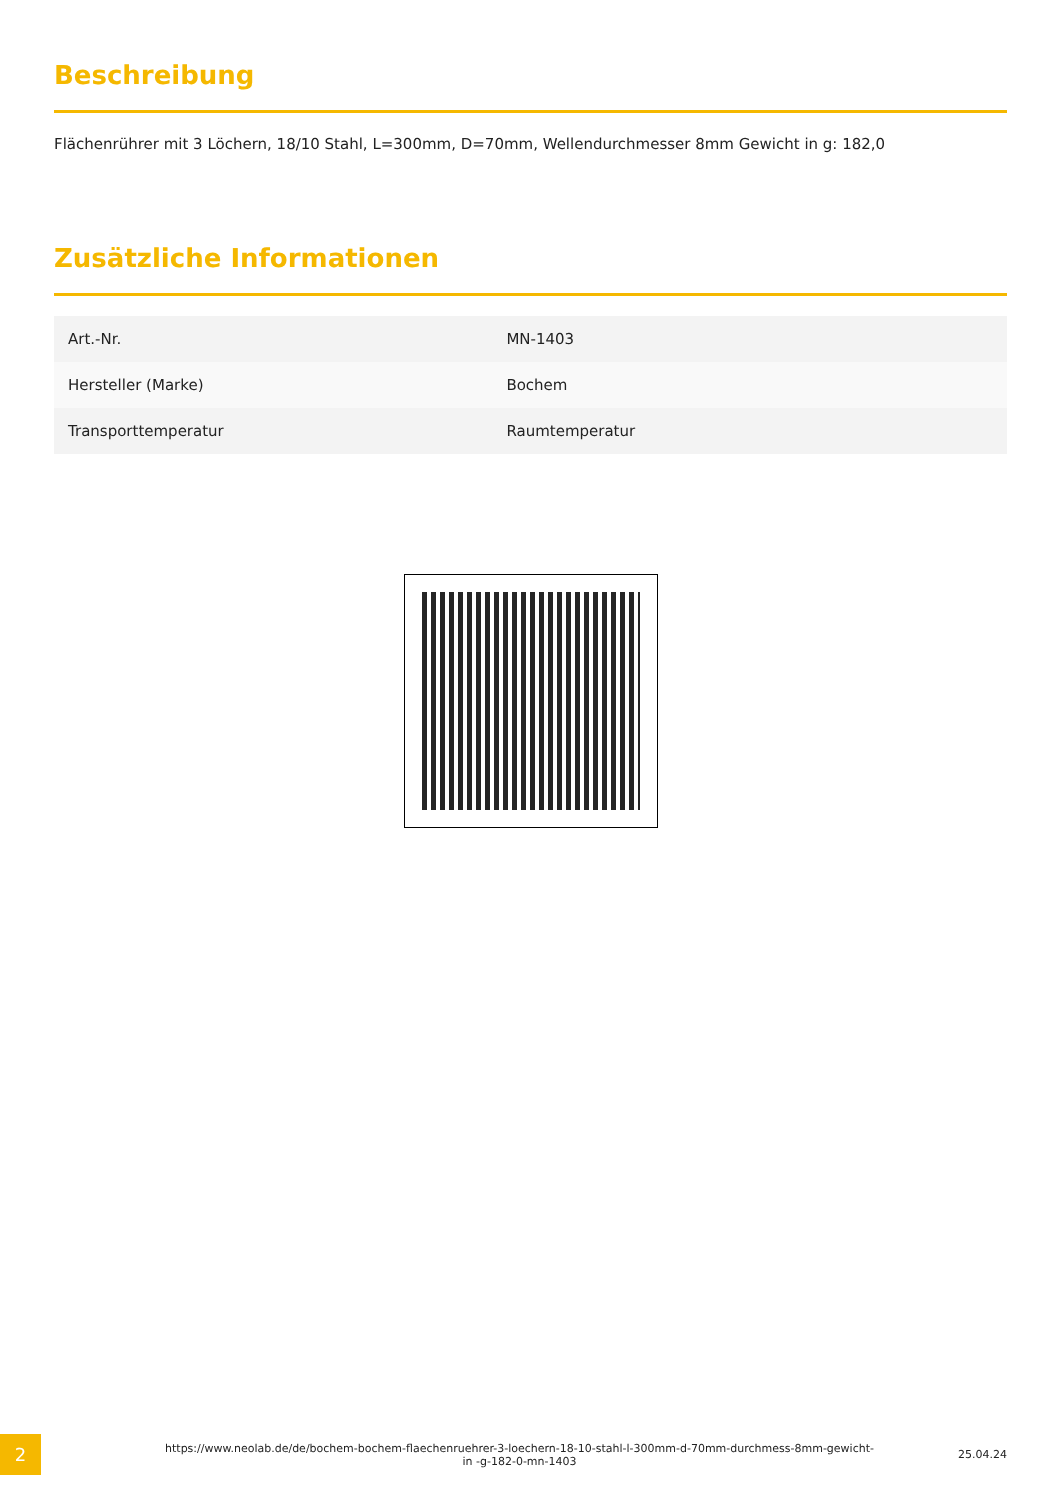Beschreibung
Flächenrührer mit 3 Löchern, 18/10 Stahl, L=300mm, D=70mm, Wellendurchmesser 8mm Gewicht in g: 182,0
Zusätzliche Informationen
| Art.-Nr. | MN-1403 |
| Hersteller (Marke) | Bochem |
| Transporttemperatur | Raumtemperatur |
2
https://www.neolab.de/de/bochem-bochem-flaechenruehrer-3-loechern-18-10-stahl-l-300mm-d-70mm-durchmess-8mm-gewicht-in -g-182-0-mn-1403
25.04.24